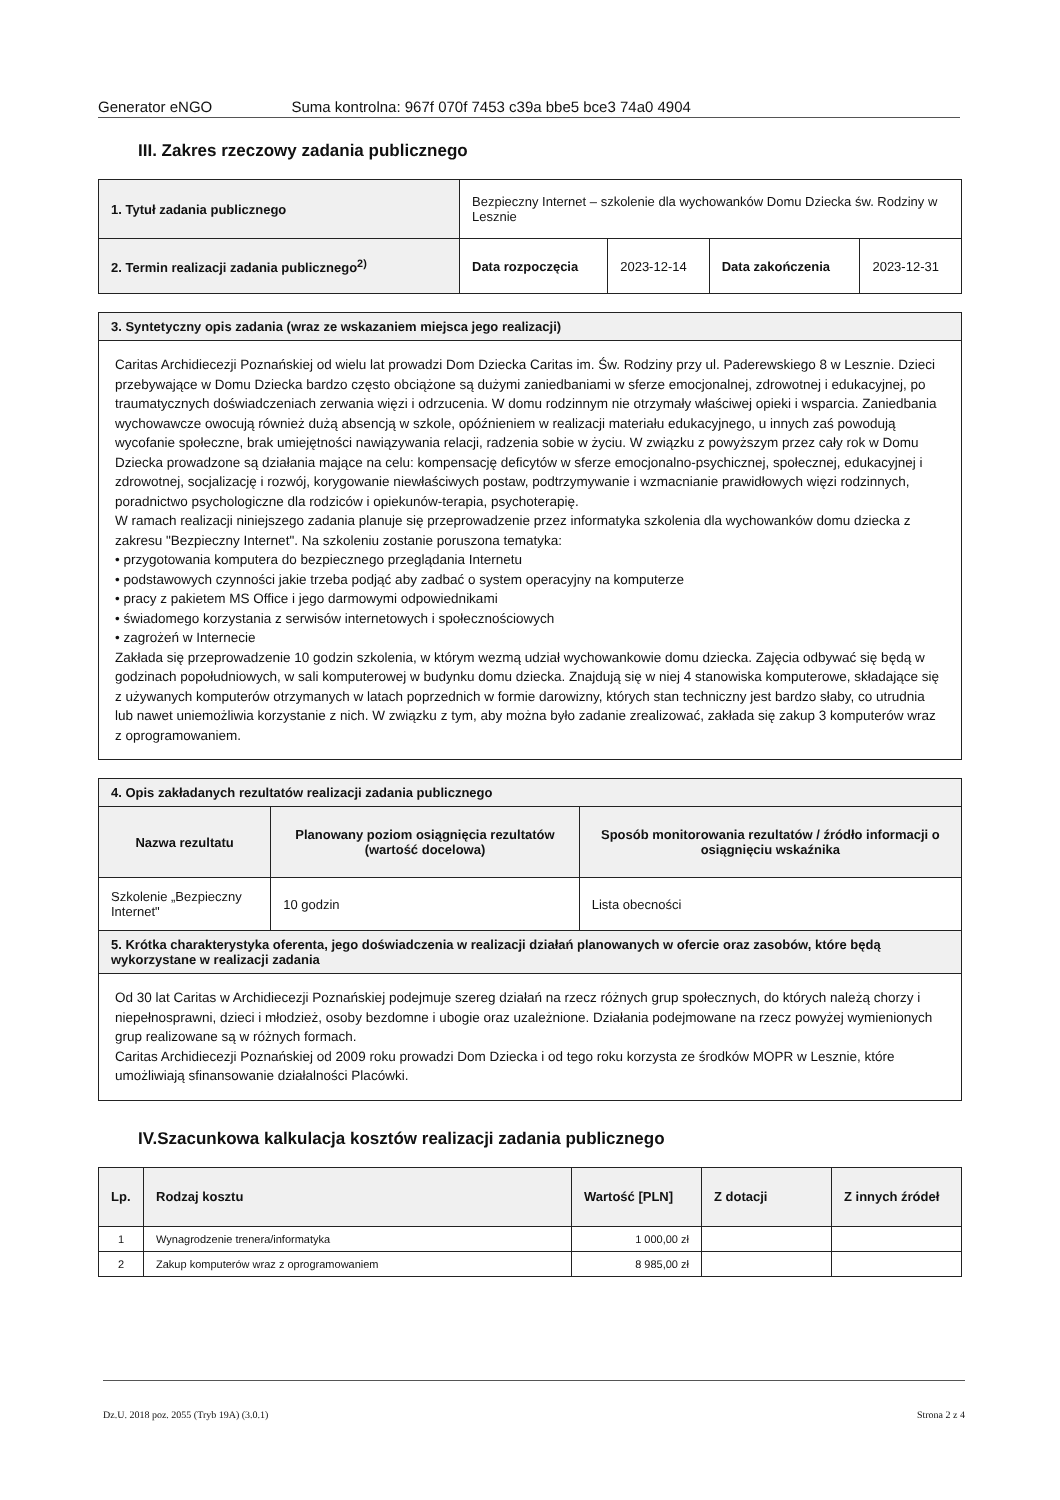Generator eNGO Suma kontrolna: 967f 070f 7453 c39a bbe5 bce3 74a0 4904
III. Zakres rzeczowy zadania publicznego
| 1. Tytuł zadania publicznego | Bezpieczny Internet – szkolenie dla wychowanków Domu Dziecka św. Rodziny w Lesznie | | | |
| 2. Termin realizacji zadania publicznego<sup>2)</sup> | Data rozpoczęcia | 2023-12-14 | Data zakończenia | 2023-12-31 |
| 3. Syntetyczny opis zadania (wraz ze wskazaniem miejsca jego realizacji) |
| --- |
Caritas Archidiecezji Poznańskiej od wielu lat prowadzi Dom Dziecka Caritas im. Św. Rodziny przy ul. Paderewskiego 8 w Lesznie. Dzieci przebywające w Domu Dziecka bardzo często obciążone są dużymi zaniedbaniami w sferze emocjonalnej, zdrowotnej i edukacyjnej, po traumatycznych doświadczeniach zerwania więzi i odrzucenia. W domu rodzinnym nie otrzymały właściwej opieki i wsparcia. Zaniedbania wychowawcze owocują również dużą absencją w szkole, opóźnieniem w realizacji materiału edukacyjnego, u innych zaś powodują wycofanie społeczne, brak umiejętności nawiązywania relacji, radzenia sobie w życiu. W związku z powyższym przez cały rok w Domu Dziecka prowadzone są działania mające na celu: kompensację deficytów w sferze emocjonalno-psychicznej, społecznej, edukacyjnej i zdrowotnej, socjalizację i rozwój, korygowanie niewłaściwych postaw, podtrzymywanie i wzmacnianie prawidłowych więzi rodzinnych, poradnictwo psychologiczne dla rodziców i opiekunów-terapia, psychoterapię.
W ramach realizacji niniejszego zadania planuje się przeprowadzenie przez informatyka szkolenia dla wychowanków domu dziecka z zakresu "Bezpieczny Internet". Na szkoleniu zostanie poruszona tematyka:
• przygotowania komputera do bezpiecznego przeglądania Internetu
• podstawowych czynności jakie trzeba podjąć aby zadbać o system operacyjny na komputerze
• pracy z pakietem MS Office i jego darmowymi odpowiednikami
• świadomego korzystania z serwisów internetowych i społecznościowych
• zagrożeń w Internecie
Zakłada się przeprowadzenie 10 godzin szkolenia, w którym wezmą udział wychowankowie domu dziecka. Zajęcia odbywać się będą w godzinach popołudniowych, w sali komputerowej w budynku domu dziecka. Znajdują się w niej 4 stanowiska komputerowe, składające się z używanych komputerów otrzymanych w latach poprzednich w formie darowizny, których stan techniczny jest bardzo słaby, co utrudnia lub nawet uniemożliwia korzystanie z nich. W związku z tym, aby można było zadanie zrealizować, zakłada się zakup 3 komputerów wraz z oprogramowaniem.
| 4. Opis zakładanych rezultatów realizacji zadania publicznego | | |
| --- | --- | --- |
| Nazwa rezultatu | Planowany poziom osiągnięcia rezultatów (wartość docelowa) | Sposób monitorowania rezultatów / źródło informacji o osiągnięciu wskaźnika |
| Szkolenie „Bezpieczny Internet" | 10 godzin | Lista obecności |
| 5. Krótka charakterystyka oferenta, jego doświadczenia w realizacji działań planowanych w ofercie oraz zasobów, które będą wykorzystane w realizacji zadania | | |
Od 30 lat Caritas w Archidiecezji Poznańskiej podejmuje szereg działań na rzecz różnych grup społecznych, do których należą chorzy i niepełnosprawni, dzieci i młodzież, osoby bezdomne i ubogie oraz uzależnione. Działania podejmowane na rzecz powyżej wymienionych grup realizowane są w różnych formach.
Caritas Archidiecezji Poznańskiej od 2009 roku prowadzi Dom Dziecka i od tego roku korzysta ze środków MOPR w Lesznie, które umożliwiają sfinansowanie działalności Placówki.
IV.Szacunkowa kalkulacja kosztów realizacji zadania publicznego
| Lp. | Rodzaj kosztu | Wartość [PLN] | Z dotacji | Z innych źródeł |
| --- | --- | --- | --- | --- |
| 1 | Wynagrodzenie trenera/informatyka | 1 000,00 zł | | |
| 2 | Zakup komputerów wraz z oprogramowaniem | 8 985,00 zł | | |
Dz.U. 2018 poz. 2055 (Tryb 19A) (3.0.1) Strona 2 z 4